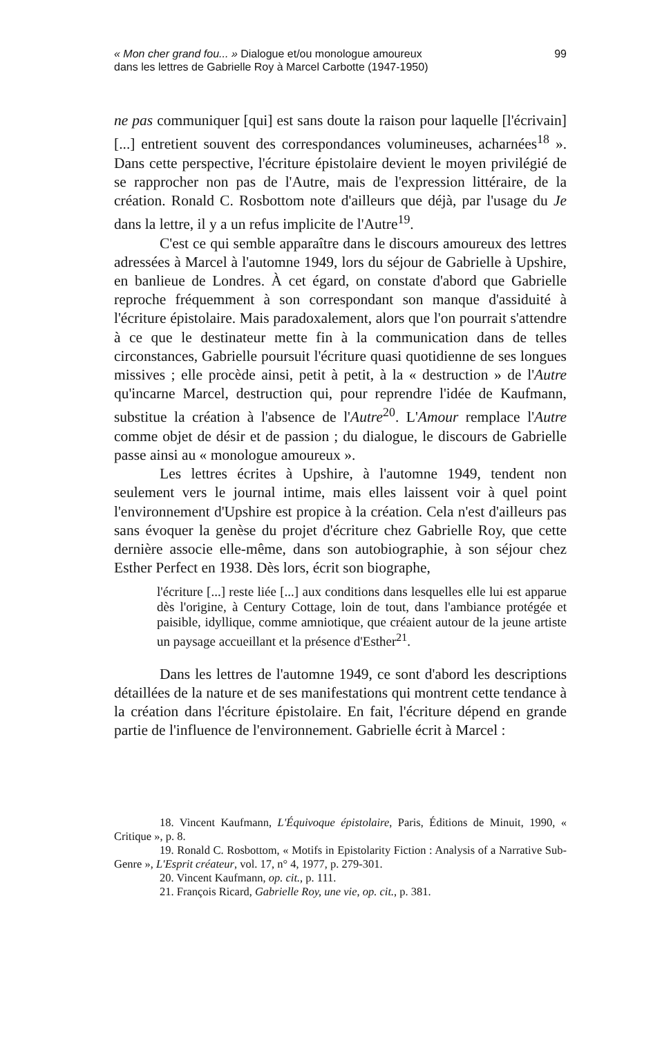« Mon cher grand fou... » Dialogue et/ou monologue amoureux
dans les lettres de Gabrielle Roy à Marcel Carbotte (1947-1950)
99
ne pas communiquer [qui] est sans doute la raison pour laquelle [l'écrivain] [...] entretient souvent des correspondances volumineuses, acharnées<sup>18</sup> ». Dans cette perspective, l'écriture épistolaire devient le moyen privilégié de se rapprocher non pas de l'Autre, mais de l'expression littéraire, de la création. Ronald C. Rosbottom note d'ailleurs que déjà, par l'usage du Je dans la lettre, il y a un refus implicite de l'Autre<sup>19</sup>.
C'est ce qui semble apparaître dans le discours amoureux des lettres adressées à Marcel à l'automne 1949, lors du séjour de Gabrielle à Upshire, en banlieue de Londres. À cet égard, on constate d'abord que Gabrielle reproche fréquemment à son correspondant son manque d'assiduité à l'écriture épistolaire. Mais paradoxalement, alors que l'on pourrait s'attendre à ce que le destinateur mette fin à la communication dans de telles circonstances, Gabrielle poursuit l'écriture quasi quotidienne de ses longues missives ; elle procède ainsi, petit à petit, à la « destruction » de l'Autre qu'incarne Marcel, destruction qui, pour reprendre l'idée de Kaufmann, substitue la création à l'absence de l'Autre<sup>20</sup>. L'Amour remplace l'Autre comme objet de désir et de passion ; du dialogue, le discours de Gabrielle passe ainsi au « monologue amoureux ».
Les lettres écrites à Upshire, à l'automne 1949, tendent non seulement vers le journal intime, mais elles laissent voir à quel point l'environnement d'Upshire est propice à la création. Cela n'est d'ailleurs pas sans évoquer la genèse du projet d'écriture chez Gabrielle Roy, que cette dernière associe elle-même, dans son autobiographie, à son séjour chez Esther Perfect en 1938. Dès lors, écrit son biographe,
l'écriture [...] reste liée [...] aux conditions dans lesquelles elle lui est apparue dès l'origine, à Century Cottage, loin de tout, dans l'ambiance protégée et paisible, idyllique, comme amniotique, que créaient autour de la jeune artiste un paysage accueillant et la présence d'Esther<sup>21</sup>.
Dans les lettres de l'automne 1949, ce sont d'abord les descriptions détaillées de la nature et de ses manifestations qui montrent cette tendance à la création dans l'écriture épistolaire. En fait, l'écriture dépend en grande partie de l'influence de l'environnement. Gabrielle écrit à Marcel :
18. Vincent Kaufmann, L'Équivoque épistolaire, Paris, Éditions de Minuit, 1990, « Critique », p. 8.
19. Ronald C. Rosbottom, « Motifs in Epistolarity Fiction : Analysis of a Narrative Sub-Genre », L'Esprit créateur, vol. 17, n° 4, 1977, p. 279-301.
20. Vincent Kaufmann, op. cit., p. 111.
21. François Ricard, Gabrielle Roy, une vie, op. cit., p. 381.